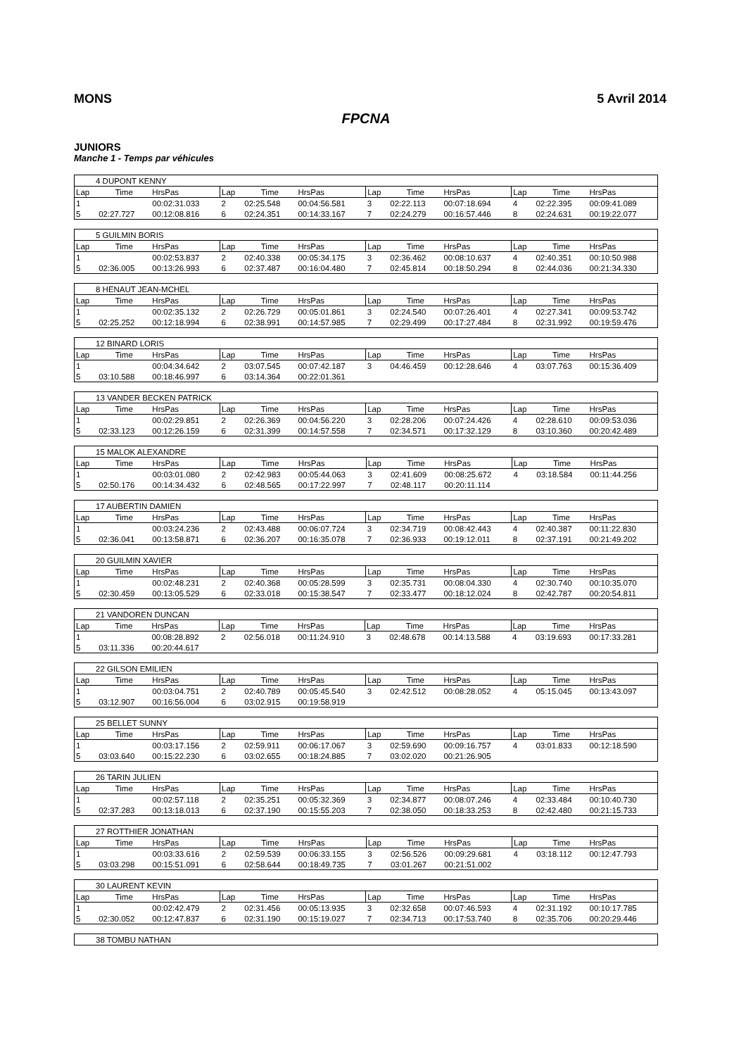MONS 5 Avril 2014
FPCNA
JUNIORS
Manche 1 - Temps par véhicules
| 4 DUPONT KENNY | | | | | | | | | | | |
| Lap | Time | HrsPas | Lap | Time | HrsPas | Lap | Time | HrsPas | Lap | Time | HrsPas |
| 1 | | 00:02:31.033 | 2 | 02:25.548 | 00:04:56.581 | 3 | 02:22.113 | 00:07:18.694 | 4 | 02:22.395 | 00:09:41.089 |
| 5 | 02:27.727 | 00:12:08.816 | 6 | 02:24.351 | 00:14:33.167 | 7 | 02:24.279 | 00:16:57.446 | 8 | 02:24.631 | 00:19:22.077 |
| 5 GUILMIN BORIS | | | | | | | | | | | |
| Lap | Time | HrsPas | Lap | Time | HrsPas | Lap | Time | HrsPas | Lap | Time | HrsPas |
| 1 | | 00:02:53.837 | 2 | 02:40.338 | 00:05:34.175 | 3 | 02:36.462 | 00:08:10.637 | 4 | 02:40.351 | 00:10:50.988 |
| 5 | 02:36.005 | 00:13:26.993 | 6 | 02:37.487 | 00:16:04.480 | 7 | 02:45.814 | 00:18:50.294 | 8 | 02:44.036 | 00:21:34.330 |
| 8 HENAUT JEAN-MCHEL | | | | | | | | | | | |
| Lap | Time | HrsPas | Lap | Time | HrsPas | Lap | Time | HrsPas | Lap | Time | HrsPas |
| 1 | | 00:02:35.132 | 2 | 02:26.729 | 00:05:01.861 | 3 | 02:24.540 | 00:07:26.401 | 4 | 02:27.341 | 00:09:53.742 |
| 5 | 02:25.252 | 00:12:18.994 | 6 | 02:38.991 | 00:14:57.985 | 7 | 02:29.499 | 00:17:27.484 | 8 | 02:31.992 | 00:19:59.476 |
| 12 BINARD LORIS | | | | | | | | | | | |
| Lap | Time | HrsPas | Lap | Time | HrsPas | Lap | Time | HrsPas | Lap | Time | HrsPas |
| 1 | | 00:04:34.642 | 2 | 03:07.545 | 00:07:42.187 | 3 | 04:46.459 | 00:12:28.646 | 4 | 03:07.763 | 00:15:36.409 |
| 5 | 03:10.588 | 00:18:46.997 | 6 | 03:14.364 | 00:22:01.361 | | | | | | |
| 13 VANDER BECKEN PATRICK | | | | | | | | | | | |
| Lap | Time | HrsPas | Lap | Time | HrsPas | Lap | Time | HrsPas | Lap | Time | HrsPas |
| 1 | | 00:02:29.851 | 2 | 02:26.369 | 00:04:56.220 | 3 | 02:28.206 | 00:07:24.426 | 4 | 02:28.610 | 00:09:53.036 |
| 5 | 02:33.123 | 00:12:26.159 | 6 | 02:31.399 | 00:14:57.558 | 7 | 02:34.571 | 00:17:32.129 | 8 | 03:10.360 | 00:20:42.489 |
| 15 MALOK ALEXANDRE | | | | | | | | | | | |
| Lap | Time | HrsPas | Lap | Time | HrsPas | Lap | Time | HrsPas | Lap | Time | HrsPas |
| 1 | | 00:03:01.080 | 2 | 02:42.983 | 00:05:44.063 | 3 | 02:41.609 | 00:08:25.672 | 4 | 03:18.584 | 00:11:44.256 |
| 5 | 02:50.176 | 00:14:34.432 | 6 | 02:48.565 | 00:17:22.997 | 7 | 02:48.117 | 00:20:11.114 | | | |
| 17 AUBERTIN DAMIEN | | | | | | | | | | | |
| Lap | Time | HrsPas | Lap | Time | HrsPas | Lap | Time | HrsPas | Lap | Time | HrsPas |
| 1 | | 00:03:24.236 | 2 | 02:43.488 | 00:06:07.724 | 3 | 02:34.719 | 00:08:42.443 | 4 | 02:40.387 | 00:11:22.830 |
| 5 | 02:36.041 | 00:13:58.871 | 6 | 02:36.207 | 00:16:35.078 | 7 | 02:36.933 | 00:19:12.011 | 8 | 02:37.191 | 00:21:49.202 |
| 20 GUILMIN XAVIER | | | | | | | | | | | |
| Lap | Time | HrsPas | Lap | Time | HrsPas | Lap | Time | HrsPas | Lap | Time | HrsPas |
| 1 | | 00:02:48.231 | 2 | 02:40.368 | 00:05:28.599 | 3 | 02:35.731 | 00:08:04.330 | 4 | 02:30.740 | 00:10:35.070 |
| 5 | 02:30.459 | 00:13:05.529 | 6 | 02:33.018 | 00:15:38.547 | 7 | 02:33.477 | 00:18:12.024 | 8 | 02:42.787 | 00:20:54.811 |
| 21 VANDOREN DUNCAN | | | | | | | | | | | |
| Lap | Time | HrsPas | Lap | Time | HrsPas | Lap | Time | HrsPas | Lap | Time | HrsPas |
| 1 | | 00:08:28.892 | 2 | 02:56.018 | 00:11:24.910 | 3 | 02:48.678 | 00:14:13.588 | 4 | 03:19.693 | 00:17:33.281 |
| 5 | 03:11.336 | 00:20:44.617 | | | | | | | | | |
| 22 GILSON EMILIEN | | | | | | | | | | | |
| Lap | Time | HrsPas | Lap | Time | HrsPas | Lap | Time | HrsPas | Lap | Time | HrsPas |
| 1 | | 00:03:04.751 | 2 | 02:40.789 | 00:05:45.540 | 3 | 02:42.512 | 00:08:28.052 | 4 | 05:15.045 | 00:13:43.097 |
| 5 | 03:12.907 | 00:16:56.004 | 6 | 03:02.915 | 00:19:58.919 | | | | | | |
| 25 BELLET SUNNY | | | | | | | | | | | |
| Lap | Time | HrsPas | Lap | Time | HrsPas | Lap | Time | HrsPas | Lap | Time | HrsPas |
| 1 | | 00:03:17.156 | 2 | 02:59.911 | 00:06:17.067 | 3 | 02:59.690 | 00:09:16.757 | 4 | 03:01.833 | 00:12:18.590 |
| 5 | 03:03.640 | 00:15:22.230 | 6 | 03:02.655 | 00:18:24.885 | 7 | 03:02.020 | 00:21:26.905 | | | |
| 26 TARIN JULIEN | | | | | | | | | | | |
| Lap | Time | HrsPas | Lap | Time | HrsPas | Lap | Time | HrsPas | Lap | Time | HrsPas |
| 1 | | 00:02:57.118 | 2 | 02:35.251 | 00:05:32.369 | 3 | 02:34.877 | 00:08:07.246 | 4 | 02:33.484 | 00:10:40.730 |
| 5 | 02:37.283 | 00:13:18.013 | 6 | 02:37.190 | 00:15:55.203 | 7 | 02:38.050 | 00:18:33.253 | 8 | 02:42.480 | 00:21:15.733 |
| 27 ROTTHIER JONATHAN | | | | | | | | | | | |
| Lap | Time | HrsPas | Lap | Time | HrsPas | Lap | Time | HrsPas | Lap | Time | HrsPas |
| 1 | | 00:03:33.616 | 2 | 02:59.539 | 00:06:33.155 | 3 | 02:56.526 | 00:09:29.681 | 4 | 03:18.112 | 00:12:47.793 |
| 5 | 03:03.298 | 00:15:51.091 | 6 | 02:58.644 | 00:18:49.735 | 7 | 03:01.267 | 00:21:51.002 | | | |
| 30 LAURENT KEVIN | | | | | | | | | | | |
| Lap | Time | HrsPas | Lap | Time | HrsPas | Lap | Time | HrsPas | Lap | Time | HrsPas |
| 1 | | 00:02:42.479 | 2 | 02:31.456 | 00:05:13.935 | 3 | 02:32.658 | 00:07:46.593 | 4 | 02:31.192 | 00:10:17.785 |
| 5 | 02:30.052 | 00:12:47.837 | 6 | 02:31.190 | 00:15:19.027 | 7 | 02:34.713 | 00:17:53.740 | 8 | 02:35.706 | 00:20:29.446 |
| 38 TOMBU NATHAN |